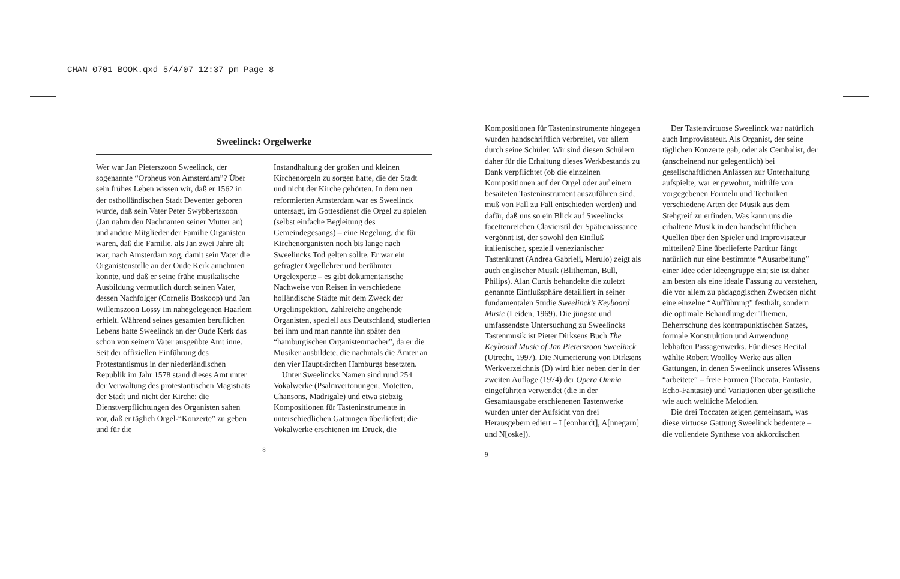CHAN 0701 BOOK.qxd 5/4/07 12:37 pm Page 8
Sweelinck: Orgelwerke
Wer war Jan Pieterszoon Sweelinck, der sogenannte “Orpheus von Amsterdam”? Über sein frühes Leben wissen wir, daß er 1562 in der ostholländischen Stadt Deventer geboren wurde, daß sein Vater Peter Swybbertszoon (Jan nahm den Nachnamen seiner Mutter an) und andere Mitglieder der Familie Organisten waren, daß die Familie, als Jan zwei Jahre alt war, nach Amsterdam zog, damit sein Vater die Organistenstelle an der Oude Kerk annehmen konnte, und daß er seine frühe musikalische Ausbildung vermutlich durch seinen Vater, dessen Nachfolger (Cornelis Boskoop) und Jan Willemszoon Lossy im nahegelegenen Haarlem erhielt. Während seines gesamten beruflichen Lebens hatte Sweelinck an der Oude Kerk das schon von seinem Vater ausgeübte Amt inne. Seit der offiziellen Einführung des Protestantismus in der niederländischen Republik im Jahr 1578 stand dieses Amt unter der Verwaltung des protestantischen Magistrats der Stadt und nicht der Kirche; die Dienstverpflichtungen des Organisten sahen vor, daß er täglich Orgel-“Konzerte” zu geben und für die
Instandhaltung der großen und kleinen Kirchenorgeln zu sorgen hatte, die der Stadt und nicht der Kirche gehörten. In dem neu reformierten Amsterdam war es Sweelinck untersagt, im Gottesdienst die Orgel zu spielen (selbst einfache Begleitung des Gemeindegesangs) – eine Regelung, die für Kirchenorganisten noch bis lange nach Sweelincks Tod gelten sollte. Er war ein gefragter Orgellehrer und berühmter Orgelexperte – es gibt dokumentarische Nachweise von Reisen in verschiedene holländische Städte mit dem Zweck der Orgelinspektion. Zahlreiche angehende Organisten, speziell aus Deutschland, studierten bei ihm und man nannte ihn später den “hamburgischen Organistenmacher”, da er die Musiker ausbildete, die nachmals die Ämter an den vier Hauptkirchen Hamburgs besetzten.
Unter Sweelincks Namen sind rund 254 Vokalwerke (Psalmvertonungen, Motetten, Chansons, Madrigale) und etwa siebzig Kompositionen für Tasteninstrumente in unterschiedlichen Gattungen überliefert; die Vokalwerke erschienen im Druck, die
8
Kompositionen für Tasteninstrumente hingegen wurden handschriftlich verbreitet, vor allem durch seine Schüler. Wir sind diesen Schülern daher für die Erhaltung dieses Werkbestands zu Dank verpflichtet (ob die einzelnen Kompositionen auf der Orgel oder auf einem besaiteten Tasteninstrument auszuführen sind, muß von Fall zu Fall entschieden werden) und dafür, daß uns so ein Blick auf Sweelincks facettenreichen Clavierstil der Spätrenaissance vergönnt ist, der sowohl den Einfluß italienischer, speziell venezianischer Tastenkunst (Andrea Gabrieli, Merulo) zeigt als auch englischer Musik (Blitheman, Bull, Philips). Alan Curtis behandelte die zuletzt genannte Einflußsphäre detailliert in seiner fundamentalen Studie Sweelinck’s Keyboard Music (Leiden, 1969). Die jüngste und umfassendste Untersuchung zu Sweelincks Tastenmusik ist Pieter Dirksens Buch The Keyboard Music of Jan Pieterszoon Sweelinck (Utrecht, 1997). Die Numerierung von Dirksens Werkverzeichnis (D) wird hier neben der in der zweiten Auflage (1974) der Opera Omnia eingeführten verwendet (die in der Gesamtausgabe erschienenen Tastenwerke wurden unter der Aufsicht von drei Herausgebern ediert – L[eonhardt], A[nnegarn] und N[oske]).
Der Tastenvirtuose Sweelinck war natürlich auch Improvisateur. Als Organist, der seine täglichen Konzerte gab, oder als Cembalist, der (anscheinend nur gelegentlich) bei gesellschaftlichen Anlässen zur Unterhaltung aufspielte, war er gewohnt, mithilfe von vorgegebenen Formeln und Techniken verschiedene Arten der Musik aus dem Stehgreif zu erfinden. Was kann uns die erhaltene Musik in den handschriftlichen Quellen über den Spieler und Improvisateur mitteilen? Eine überlieferte Partitur fängt natürlich nur eine bestimmte “Ausarbeitung” einer Idee oder Ideengruppe ein; sie ist daher am besten als eine ideale Fassung zu verstehen, die vor allem zu pädagogischen Zwecken nicht eine einzelne “Aufführung” festhält, sondern die optimale Behandlung der Themen, Beherrschung des kontrapunktischen Satzes, formale Konstruktion und Anwendung lebhaften Passagenwerks. Für dieses Recital wählte Robert Woolley Werke aus allen Gattungen, in denen Sweelinck unseres Wissens “arbeitete” – freie Formen (Toccata, Fantasie, Echo-Fantasie) und Variationen über geistliche wie auch weltliche Melodien.
Die drei Toccaten zeigen gemeinsam, was diese virtuose Gattung Sweelinck bedeutete – die vollendete Synthese von akkordischen
9